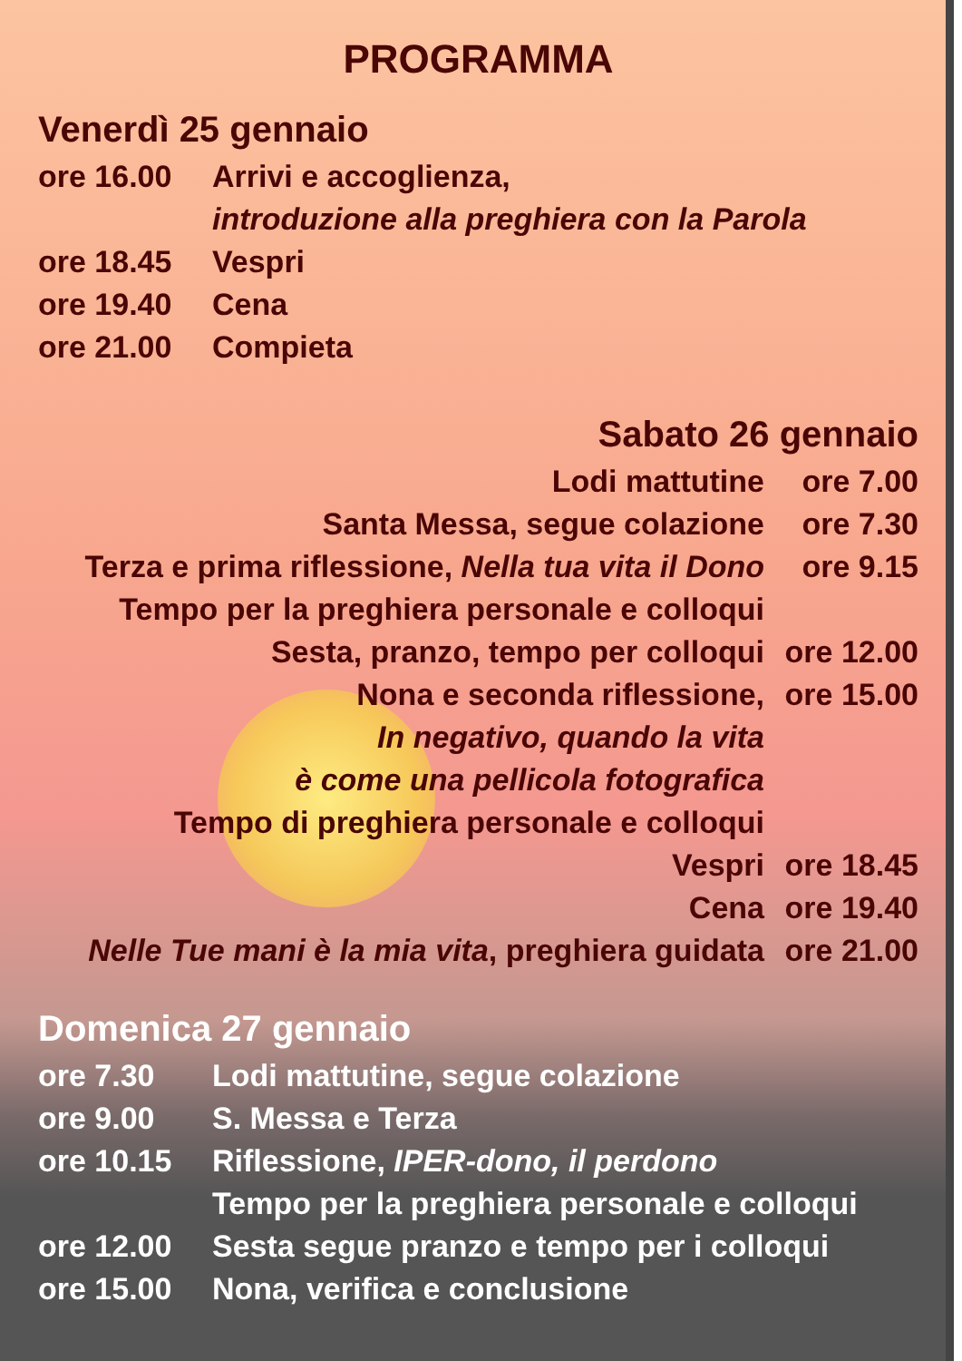PROGRAMMA
Venerdì 25 gennaio
ore 16.00 Arrivi e accoglienza,
introduzione alla preghiera con la Parola
ore 18.45 Vespri
ore 19.40 Cena
ore 21.00 Compieta
Sabato 26 gennaio
Lodi mattutine ore 7.00
Santa Messa, segue colazione ore 7.30
Terza e prima riflessione, Nella tua vita il Dono ore 9.15
Tempo per la preghiera personale e colloqui
Sesta, pranzo, tempo per colloqui ore 12.00
Nona e seconda riflessione, ore 15.00
In negativo, quando la vita
è come una pellicola fotografica
Tempo di preghiera personale e colloqui
Vespri ore 18.45
Cena ore 19.40
Nelle Tue mani è la mia vita, preghiera guidata ore 21.00
Domenica 27 gennaio
ore 7.30 Lodi mattutine, segue colazione
ore 9.00 S. Messa e Terza
ore 10.15 Riflessione, IPER-dono, il perdono
Tempo per la preghiera personale e colloqui
ore 12.00 Sesta segue pranzo e tempo per i colloqui
ore 15.00 Nona, verifica e conclusione